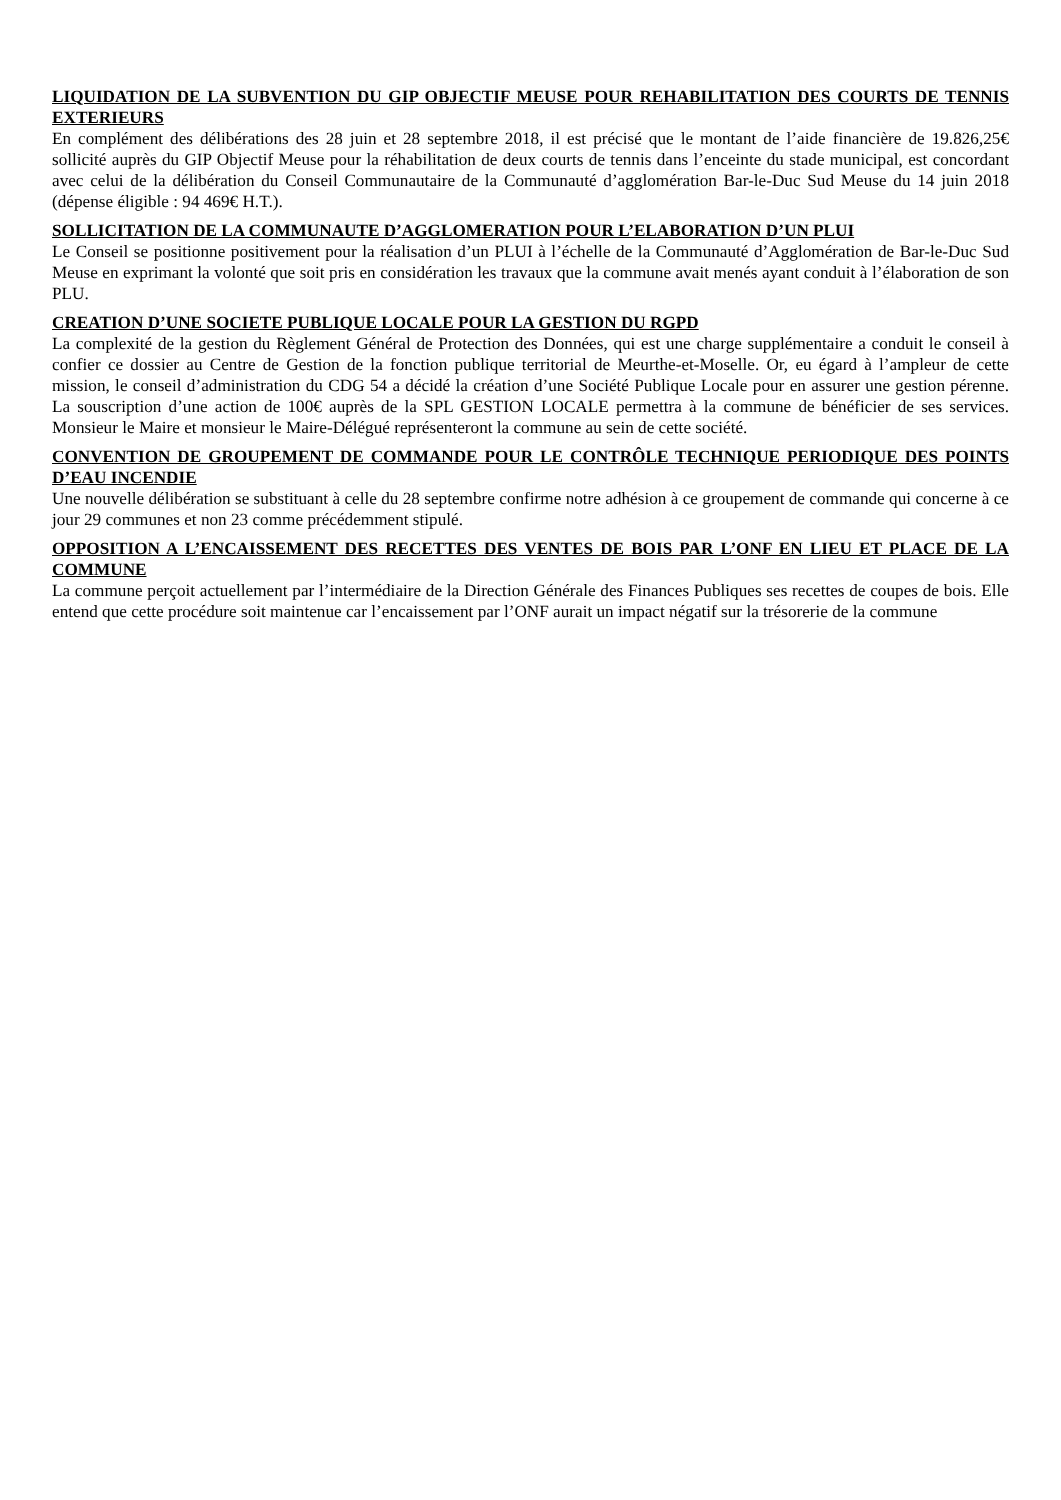LIQUIDATION DE LA SUBVENTION DU GIP OBJECTIF MEUSE POUR REHABILITATION DES COURTS DE TENNIS EXTERIEURS
En complément des délibérations des 28 juin et 28 septembre 2018, il est précisé que le montant de l’aide financière de 19.826,25€ sollicité auprès du GIP Objectif Meuse pour la réhabilitation de deux courts de tennis dans l’enceinte du stade municipal, est concordant avec celui de la délibération du Conseil Communautaire de la Communauté d’agglomération Bar-le-Duc Sud Meuse du 14 juin 2018 (dépense éligible : 94 469€ H.T.).
SOLLICITATION DE LA COMMUNAUTE D’AGGLOMERATION POUR L’ELABORATION D’UN PLUI
Le Conseil se positionne positivement pour la réalisation d’un PLUI à l’échelle de la Communauté d’Agglomération de Bar-le-Duc Sud Meuse en exprimant la volonté que soit pris en considération les travaux que la commune avait menés ayant conduit à l’élaboration de son PLU.
CREATION D’UNE SOCIETE PUBLIQUE LOCALE POUR LA GESTION DU RGPD
La complexité de la gestion du Règlement Général de Protection des Données, qui est une charge supplémentaire a conduit le conseil à confier ce dossier au Centre de Gestion de la fonction publique territorial de Meurthe-et-Moselle. Or, eu égard à l’ampleur de cette mission, le conseil d’administration du CDG 54 a décidé la création d’une Société Publique Locale pour en assurer une gestion pérenne. La souscription d’une action de 100€ auprès de la SPL GESTION LOCALE permettra à la commune de bénéficier de ses services. Monsieur le Maire et monsieur le Maire-Délégué représenteront la commune au sein de cette société.
CONVENTION DE GROUPEMENT DE COMMANDE POUR LE CONTRÔLE TECHNIQUE PERIODIQUE DES POINTS D’EAU INCENDIE
Une nouvelle délibération se substituant à celle du 28 septembre confirme notre adhésion à ce groupement de commande qui concerne à ce jour 29 communes et non 23 comme précédemment stipulé.
OPPOSITION A L’ENCAISSEMENT DES RECETTES DES VENTES DE BOIS PAR L’ONF EN LIEU ET PLACE DE LA COMMUNE
La commune perçoit actuellement par l’intermédiaire de la Direction Générale des Finances Publiques ses recettes de coupes de bois. Elle entend que cette procédure soit maintenue car l’encaissement par l’ONF aurait un impact négatif sur la trésorerie de la commune